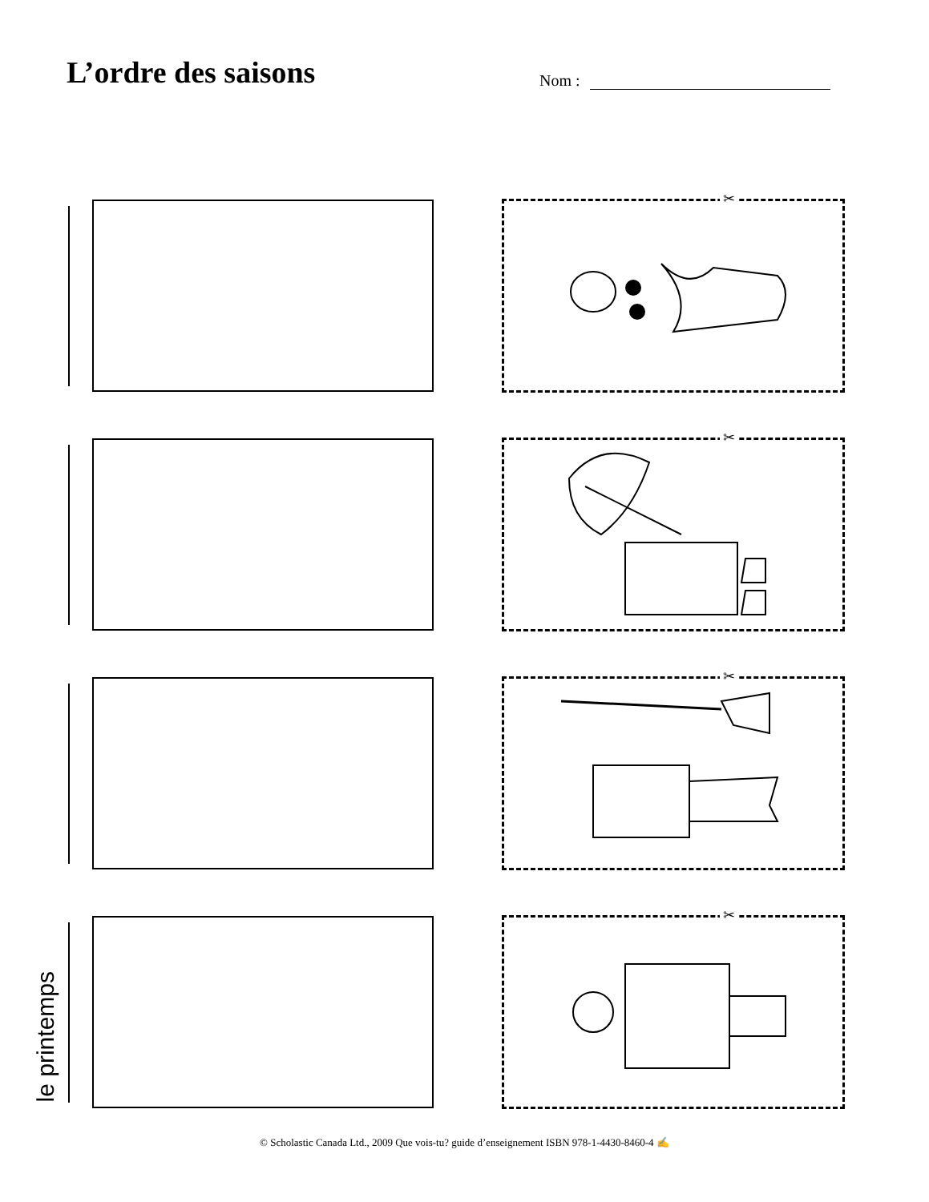L’ordre des saisons
Nom :
✂
✂
✂
le printemps
✂
© Scholastic Canada Ltd., 2009 Que vois-tu? guide d’enseignement ISBN 978-1-4430-8460-4 ✍